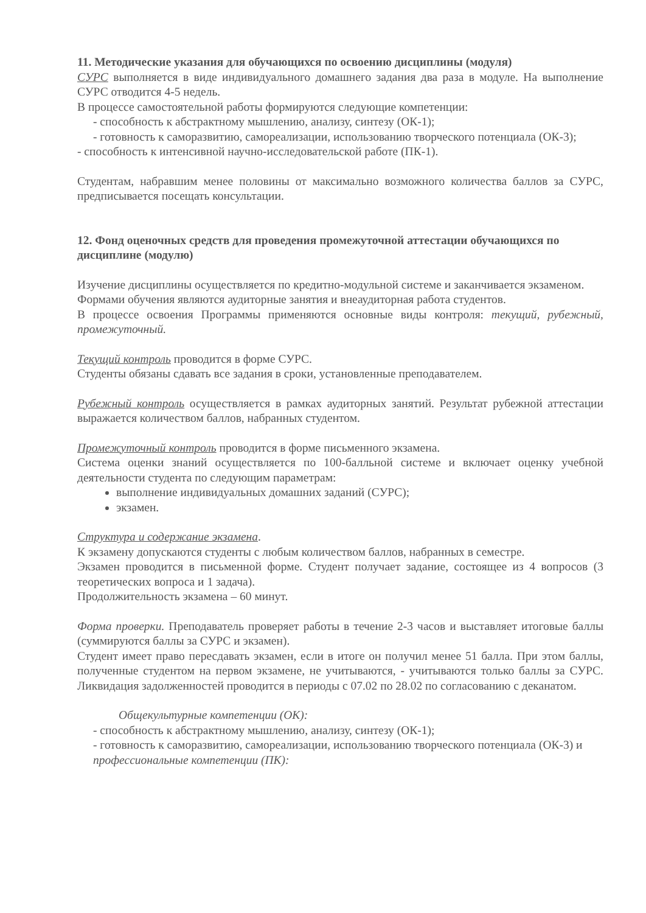11. Методические указания для обучающихся по освоению дисциплины (модуля)
СУРС выполняется в виде индивидуального домашнего задания два раза в модуле. На выполнение СУРС отводится 4-5 недель.
В процессе самостоятельной работы формируются следующие компетенции:
- способность к абстрактному мышлению, анализу, синтезу (ОК-1);
- готовность к саморазвитию, самореализации, использованию творческого потенциала (ОК-3);
- способность к интенсивной научно-исследовательской работе (ПК-1).
Студентам, набравшим менее половины от максимально возможного количества баллов за СУРС, предписывается посещать консультации.
12. Фонд оценочных средств для проведения промежуточной аттестации обучающихся по дисциплине (модулю)
Изучение дисциплины осуществляется по кредитно-модульной системе и заканчивается экзаменом.
Формами обучения являются аудиторные занятия и внеаудиторная работа студентов.
В процессе освоения Программы применяются основные виды контроля: текущий, рубежный, промежуточный.
Текущий контроль проводится в форме СУРС.
Студенты обязаны сдавать все задания в сроки, установленные преподавателем.
Рубежный контроль осуществляется в рамках аудиторных занятий. Результат рубежной аттестации выражается количеством баллов, набранных студентом.
Промежуточный контроль проводится в форме письменного экзамена.
Система оценки знаний осуществляется по 100-балльной системе и включает оценку учебной деятельности студента по следующим параметрам:
выполнение индивидуальных домашних заданий (СУРС);
экзамен.
Структура и содержание экзамена.
К экзамену допускаются студенты с любым количеством баллов, набранных в семестре.
Экзамен проводится в письменной форме. Студент получает задание, состоящее из 4 вопросов (3 теоретических вопроса и 1 задача).
Продолжительность экзамена – 60 минут.
Форма проверки. Преподаватель проверяет работы в течение 2-3 часов и выставляет итоговые баллы (суммируются баллы за СУРС и экзамен).
Студент имеет право пересдавать экзамен, если в итоге он получил менее 51 балла. При этом баллы, полученные студентом на первом экзамене, не учитываются, - учитываются только баллы за СУРС. Ликвидация задолженностей проводится в периоды с 07.02 по 28.02 по согласованию с деканатом.
Общекультурные компетенции (ОК):
- способность к абстрактному мышлению, анализу, синтезу (ОК-1);
- готовность к саморазвитию, самореализации, использованию творческого потенциала (ОК-3) и
профессиональные компетенции (ПК):